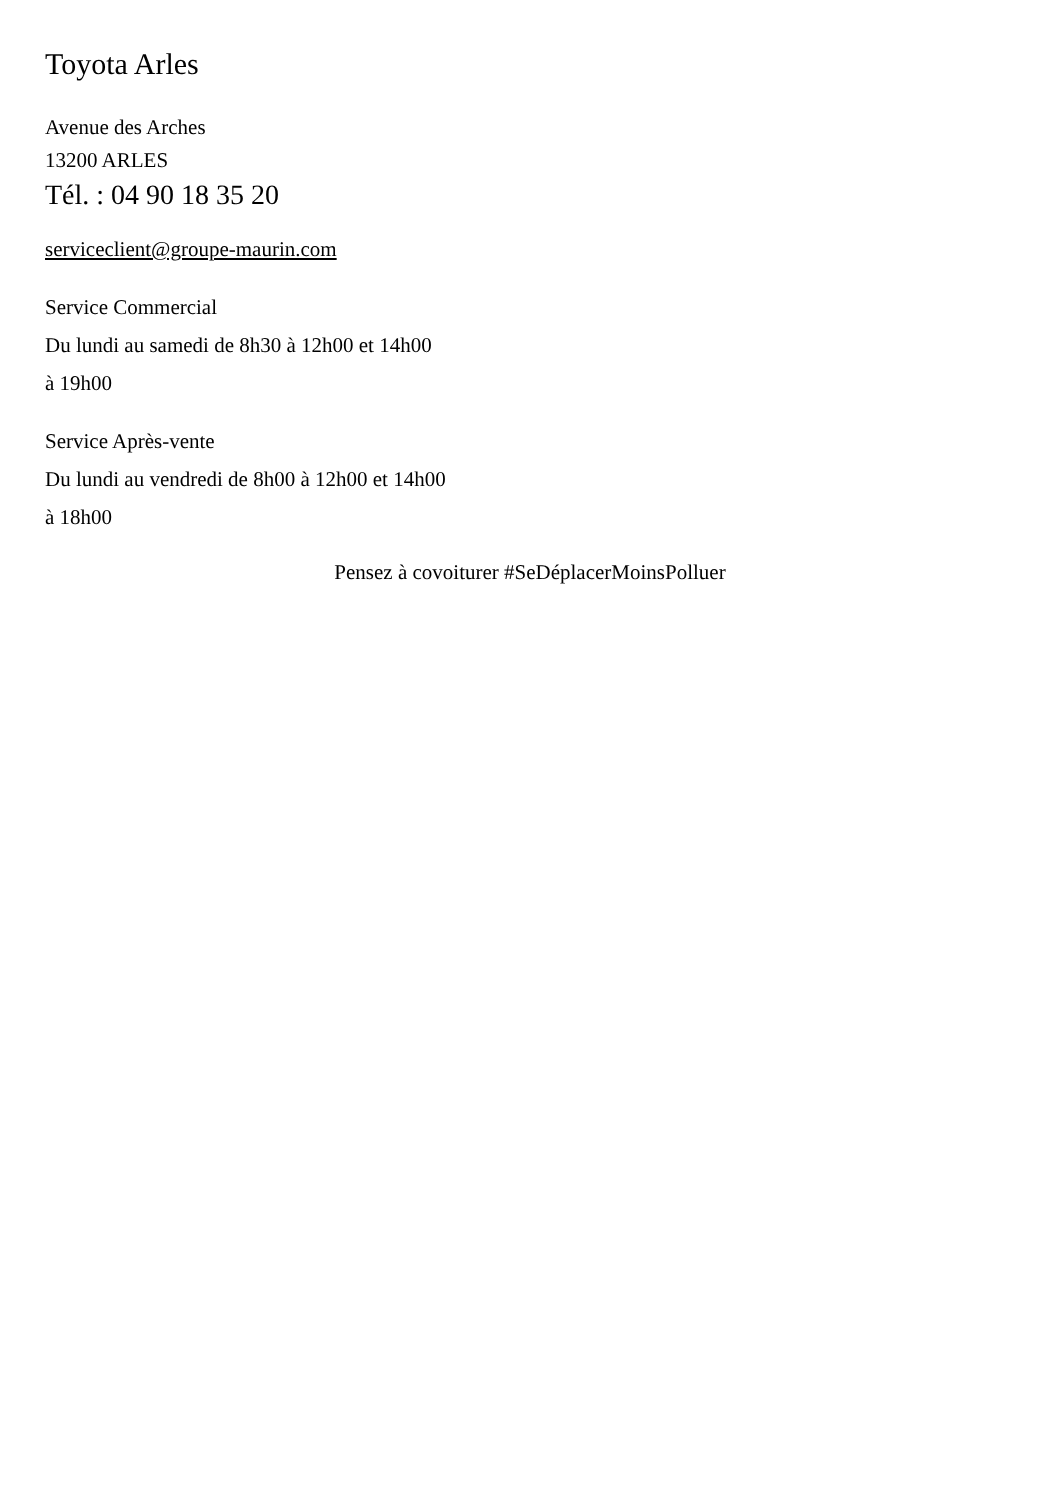Toyota Arles
Avenue des Arches
13200 ARLES
Tél. : 04 90 18 35 20
serviceclient@groupe-maurin.com
Service Commercial
Du lundi au samedi de 8h30 à 12h00 et 14h00
à 19h00
Service Après-vente
Du lundi au vendredi de 8h00 à 12h00 et 14h00
à 18h00
Pensez à covoiturer #SeDéplacerMoinsPolluer